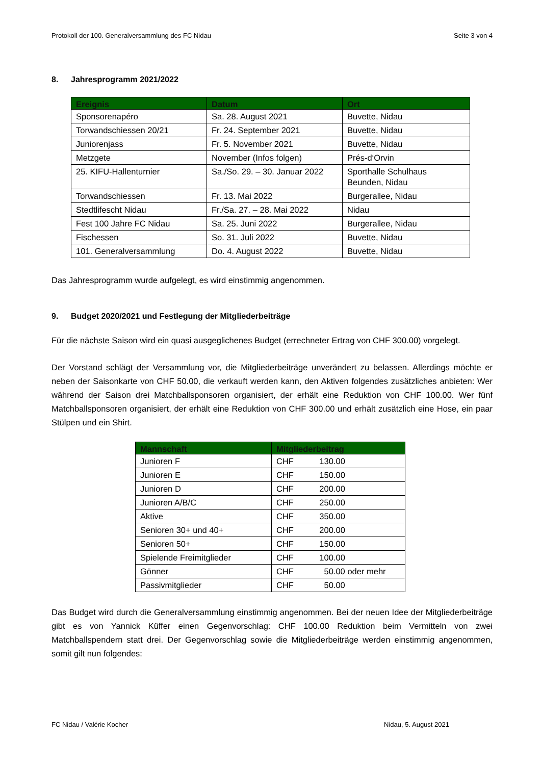Protokoll der 100. Generalversammlung des FC Nidau Seite 3 von 4
8. Jahresprogramm 2021/2022
| Ereignis | Datum | Ort |
| --- | --- | --- |
| Sponsorenapéro | Sa. 28. August 2021 | Buvette, Nidau |
| Torwandschiessen 20/21 | Fr. 24. September 2021 | Buvette, Nidau |
| Juniorenjass | Fr. 5. November 2021 | Buvette, Nidau |
| Metzgete | November (Infos folgen) | Prés-d‘Orvin |
| 25. KIFU-Hallenturnier | Sa./So. 29. – 30. Januar 2022 | Sporthalle Schulhaus Beunden, Nidau |
| Torwandschiessen | Fr. 13. Mai 2022 | Burgerallee, Nidau |
| Stedtlifescht Nidau | Fr./Sa. 27. – 28. Mai 2022 | Nidau |
| Fest 100 Jahre FC Nidau | Sa. 25. Juni 2022 | Burgerallee, Nidau |
| Fischessen | So. 31. Juli 2022 | Buvette, Nidau |
| 101. Generalversammlung | Do. 4. August 2022 | Buvette, Nidau |
Das Jahresprogramm wurde aufgelegt, es wird einstimmig angenommen.
9. Budget 2020/2021 und Festlegung der Mitgliederbeiträge
Für die nächste Saison wird ein quasi ausgeglichenes Budget (errechneter Ertrag von CHF 300.00) vorgelegt.
Der Vorstand schlägt der Versammlung vor, die Mitgliederbeiträge unverändert zu belassen. Allerdings möchte er neben der Saisonkarte von CHF 50.00, die verkauft werden kann, den Aktiven folgendes zusätzliches anbieten: Wer während der Saison drei Matchballsponsoren organisiert, der erhält eine Reduktion von CHF 100.00. Wer fünf Matchballsponsoren organisiert, der erhält eine Reduktion von CHF 300.00 und erhält zusätzlich eine Hose, ein paar Stülpen und ein Shirt.
| Mannschaft | Mitgliederbeitrag |
| --- | --- |
| Junioren F | CHF 130.00 |
| Junioren E | CHF 150.00 |
| Junioren D | CHF 200.00 |
| Junioren A/B/C | CHF 250.00 |
| Aktive | CHF 350.00 |
| Senioren 30+ und 40+ | CHF 200.00 |
| Senioren 50+ | CHF 150.00 |
| Spielende Freimitglieder | CHF 100.00 |
| Gönner | CHF 50.00 oder mehr |
| Passivmitglieder | CHF 50.00 |
Das Budget wird durch die Generalversammlung einstimmig angenommen. Bei der neuen Idee der Mitgliederbeiträge gibt es von Yannick Küffer einen Gegenvorschlag: CHF 100.00 Reduktion beim Vermitteln von zwei Matchballspendern statt drei. Der Gegenvorschlag sowie die Mitgliederbeiträge werden einstimmig angenommen, somit gilt nun folgendes:
FC Nidau / Valérie Kocher Nidau, 5. August 2021